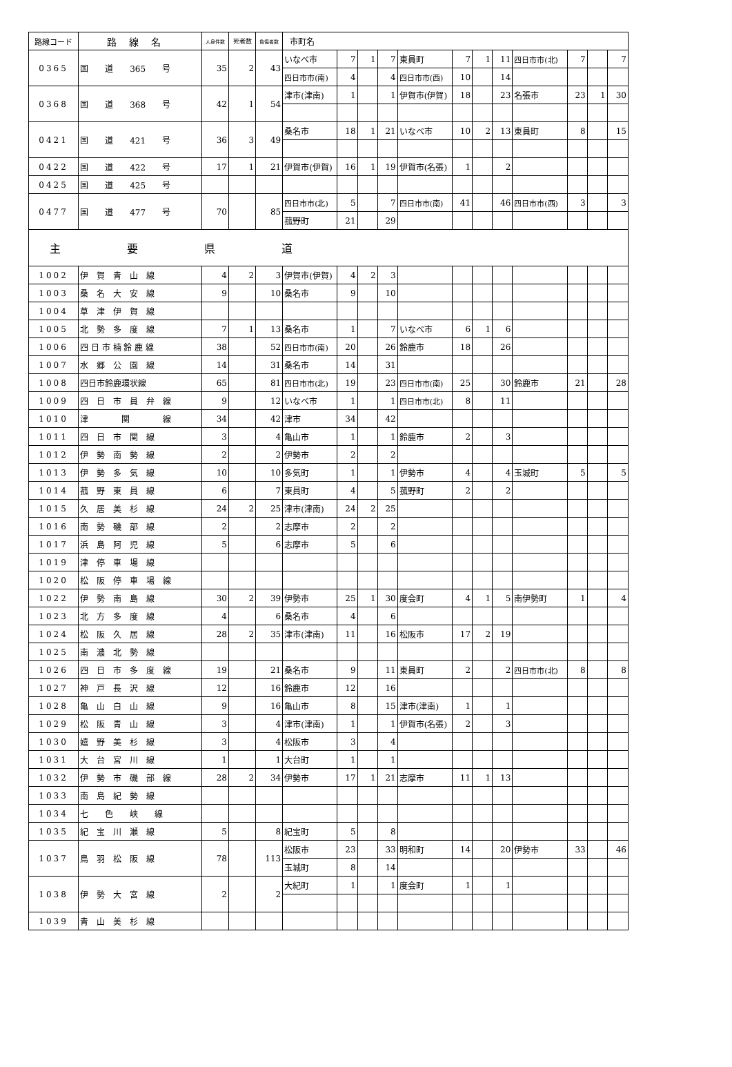| 路線コード | 路線名 | 人身件数 | 死者数 | 負傷者数 | 市町名 | | | | | | | | | | | |
| --- | --- | --- | --- | --- | --- | --- | --- | --- | --- | --- | --- | --- | --- | --- | --- | --- |
| 0365 | 国 道 365 号 | 35 | 2 | 43 | いなべ市 | 7 | 1 | 7 | 東員町 | 7 | 1 | 11 | 四日市市(北) | 7 | | 7 |
| | | | | | 四日市市(南) | 4 | | 4 | 四日市市(西) | 10 | | 14 | | | | |
| 0368 | 国 道 368 号 | 42 | 1 | 54 | 津市(津南) | 1 | | 1 | 伊賀市(伊賀) | 18 | | 23 | 名張市 | 23 | 1 | 30 |
| 0421 | 国 道 421 号 | 36 | 3 | 49 | 桑名市 | 18 | 1 | 21 | いなべ市 | 10 | 2 | 13 | 東員町 | 8 | | 15 |
| 0422 | 国 道 422 号 | 17 | 1 | 21 | 伊賀市(伊賀) | 16 | 1 | 19 | 伊賀市(名張) | 1 | | 2 | | | | |
| 0425 | 国 道 425 号 | | | | | | | | | | | | | | | |
| 0477 | 国 道 477 号 | 70 | | 85 | 四日市市(北) | 5 | | 7 | 四日市市(南) | 41 | | 46 | 四日市市(西) | 3 | | 3 |
| | | | | | 菰野町 | 21 | | 29 | | | | | | | | |
| 主 要 県 道 | | | | | | | | | | | | | | | | |
| 1002 | 伊 賀 青 山 線 | 4 | 2 | 3 | 伊賀市(伊賀) | 4 | 2 | 3 | | | | | | | | |
| 1003 | 桑 名 大 安 線 | 9 | | 10 | 桑名市 | 9 | | 10 | | | | | | | | |
| 1004 | 草 津 伊 賀 線 | | | | | | | | | | | | | | | |
| 1005 | 北 勢 多 度 線 | 7 | 1 | 13 | 桑名市 | 1 | | 7 | いなべ市 | 6 | 1 | 6 | | | | |
| 1006 | 四 日 市 楠 鈴 鹿 線 | 38 | | 52 | 四日市市(南) | 20 | | 26 | 鈴鹿市 | 18 | | 26 | | | | |
| 1007 | 水 郷 公 園 線 | 14 | | 31 | 桑名市 | 14 | | 31 | | | | | | | | |
| 1008 | 四日市鈴鹿環状線 | 65 | | 81 | 四日市市(北) | 19 | | 23 | 四日市市(南) | 25 | | 30 | 鈴鹿市 | 21 | | 28 |
| 1009 | 四 日 市 員 弁 線 | 9 | | 12 | いなべ市 | 1 | | 1 | 四日市市(北) | 8 | | 11 | | | | |
| 1010 | 津 関 線 | 34 | | 42 | 津市 | 34 | | 42 | | | | | | | | |
| 1011 | 四 日 市 関 線 | 3 | | 4 | 亀山市 | 1 | | 1 | 鈴鹿市 | 2 | | 3 | | | | |
| 1012 | 伊 勢 南 勢 線 | 2 | | 2 | 伊勢市 | 2 | | 2 | | | | | | | | |
| 1013 | 伊 勢 多 気 線 | 10 | | 10 | 多気町 | 1 | | 1 | 伊勢市 | 4 | | 4 | 玉城町 | 5 | | 5 |
| 1014 | 菰 野 東 員 線 | 6 | | 7 | 東員町 | 4 | | 5 | 菰野町 | 2 | | 2 | | | | |
| 1015 | 久 居 美 杉 線 | 24 | 2 | 25 | 津市(津南) | 24 | 2 | 25 | | | | | | | | |
| 1016 | 南 勢 磯 部 線 | 2 | | 2 | 志摩市 | 2 | | 2 | | | | | | | | |
| 1017 | 浜 島 阿 児 線 | 5 | | 6 | 志摩市 | 5 | | 6 | | | | | | | | |
| 1019 | 津 停 車 場 線 | | | | | | | | | | | | | | | |
| 1020 | 松 阪 停 車 場 線 | | | | | | | | | | | | | | | |
| 1022 | 伊 勢 南 島 線 | 30 | 2 | 39 | 伊勢市 | 25 | 1 | 30 | 度会町 | 4 | 1 | 5 | 南伊勢町 | 1 | | 4 |
| 1023 | 北 方 多 度 線 | 4 | | 6 | 桑名市 | 4 | | 6 | | | | | | | | |
| 1024 | 松 阪 久 居 線 | 28 | 2 | 35 | 津市(津南) | 11 | | 16 | 松阪市 | 17 | 2 | 19 | | | | |
| 1025 | 南 濃 北 勢 線 | | | | | | | | | | | | | | | |
| 1026 | 四 日 市 多 度 線 | 19 | | 21 | 桑名市 | 9 | | 11 | 東員町 | 2 | | 2 | 四日市市(北) | 8 | | 8 |
| 1027 | 神 戸 長 沢 線 | 12 | | 16 | 鈴鹿市 | 12 | | 16 | | | | | | | | |
| 1028 | 亀 山 白 山 線 | 9 | | 16 | 亀山市 | 8 | | 15 | 津市(津南) | 1 | | 1 | | | | |
| 1029 | 松 阪 青 山 線 | 3 | | 4 | 津市(津南) | 1 | | 1 | 伊賀市(名張) | 2 | | 3 | | | | |
| 1030 | 嬉 野 美 杉 線 | 3 | | 4 | 松阪市 | 3 | | 4 | | | | | | | | |
| 1031 | 大 台 宮 川 線 | 1 | | 1 | 大台町 | 1 | | 1 | | | | | | | | |
| 1032 | 伊 勢 市 磯 部 線 | 28 | 2 | 34 | 伊勢市 | 17 | 1 | 21 | 志摩市 | 11 | 1 | 13 | | | | |
| 1033 | 南 島 紀 勢 線 | | | | | | | | | | | | | | | |
| 1034 | 七 色 峡 線 | | | | | | | | | | | | | | | |
| 1035 | 紀 宝 川 瀬 線 | 5 | | 8 | 紀宝町 | 5 | | 8 | | | | | | | | |
| 1037 | 鳥 羽 松 阪 線 | 78 | | 113 | 松阪市 | 23 | | 33 | 明和町 | 14 | | 20 | 伊勢市 | 33 | | 46 |
| | | | | | 玉城町 | 8 | | 14 | | | | | | | | |
| 1038 | 伊 勢 大 宮 線 | 2 | | 2 | 大紀町 | 1 | | 1 | 度会町 | 1 | | 1 | | | | |
| 1039 | 青 山 美 杉 線 | | | | | | | | | | | | | | | |